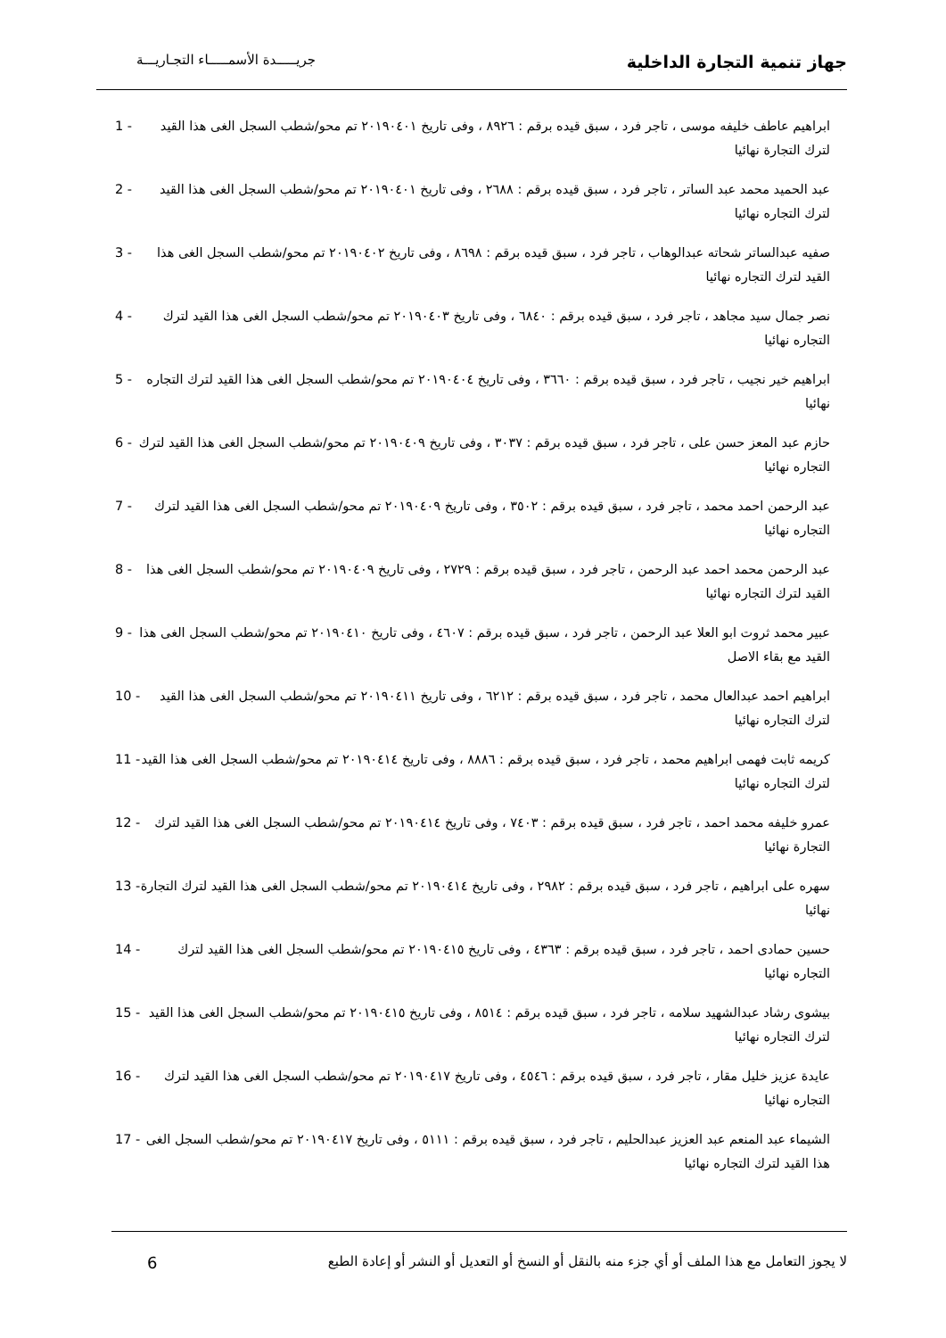جهاز تنمية التجارة الداخلية
جريـــــدة الأسمـــــاء التجـاريـــة
1 - ابراهيم عاطف خليفه موسى ، تاجر فرد ، سبق قيده برقم : ٨٩٢٦ ، وفى تاريخ ٢٠١٩٠٤٠١ تم محو/شطب السجل الغى هذا القيد لترك التجارة نهائيا
2 - عبد الحميد محمد عبد الساتر ، تاجر فرد ، سبق قيده برقم : ٢٦٨٨ ، وفى تاريخ ٢٠١٩٠٤٠١ تم محو/شطب السجل الغى هذا القيد لترك التجاره نهائيا
3 - صفيه عبدالساتر شحاته عبدالوهاب ، تاجر فرد ، سبق قيده برقم : ٨٦٩٨ ، وفى تاريخ ٢٠١٩٠٤٠٢ تم محو/شطب السجل الغى هذا القيد لترك التجاره نهائيا
4 - نصر جمال سيد مجاهد ، تاجر فرد ، سبق قيده برقم : ٦٨٤٠ ، وفى تاريخ ٢٠١٩٠٤٠٣ تم محو/شطب السجل الغى هذا القيد لترك التجاره نهائيا
5 - ابراهيم خير نجيب ، تاجر فرد ، سبق قيده برقم : ٣٦٦٠ ، وفى تاريخ ٢٠١٩٠٤٠٤ تم محو/شطب السجل الغى هذا القيد لترك التجاره نهائيا
6 - حازم عبد المعز حسن على ، تاجر فرد ، سبق قيده برقم : ٣٠٣٧ ، وفى تاريخ ٢٠١٩٠٤٠٩ تم محو/شطب السجل الغى هذا القيد لترك التجاره نهائيا
7 - عبد الرحمن احمد محمد ، تاجر فرد ، سبق قيده برقم : ٣٥٠٢ ، وفى تاريخ ٢٠١٩٠٤٠٩ تم محو/شطب السجل الغى هذا القيد لترك التجاره نهائيا
8 - عبد الرحمن محمد احمد عبد الرحمن ، تاجر فرد ، سبق قيده برقم : ٢٧٢٩ ، وفى تاريخ ٢٠١٩٠٤٠٩ تم محو/شطب السجل الغى هذا القيد لترك التجاره نهائيا
9 - عبير محمد ثروت ابو العلا عبد الرحمن ، تاجر فرد ، سبق قيده برقم : ٤٦٠٧ ، وفى تاريخ ٢٠١٩٠٤١٠ تم محو/شطب السجل الغى هذا القيد مع بقاء الاصل
10 - ابراهيم احمد عبدالعال محمد ، تاجر فرد ، سبق قيده برقم : ٦٢١٢ ، وفى تاريخ ٢٠١٩٠٤١١ تم محو/شطب السجل الغى هذا القيد لترك التجاره نهائيا
11 - كريمه ثابت فهمى ابراهيم محمد ، تاجر فرد ، سبق قيده برقم : ٨٨٨٦ ، وفى تاريخ ٢٠١٩٠٤١٤ تم محو/شطب السجل الغى هذا القيد لترك التجاره نهائيا
12 - عمرو خليفه محمد احمد ، تاجر فرد ، سبق قيده برقم : ٧٤٠٣ ، وفى تاريخ ٢٠١٩٠٤١٤ تم محو/شطب السجل الغى هذا القيد لترك التجارة نهائيا
13 - سهره على ابراهيم ، تاجر فرد ، سبق قيده برقم : ٢٩٨٢ ، وفى تاريخ ٢٠١٩٠٤١٤ تم محو/شطب السجل الغى هذا القيد لترك التجارة نهائيا
14 - حسين حمادى احمد ، تاجر فرد ، سبق قيده برقم : ٤٣٦٣ ، وفى تاريخ ٢٠١٩٠٤١٥ تم محو/شطب السجل الغى هذا القيد لترك التجاره نهائيا
15 - بيشوى رشاد عبدالشهيد سلامه ، تاجر فرد ، سبق قيده برقم : ٨٥١٤ ، وفى تاريخ ٢٠١٩٠٤١٥ تم محو/شطب السجل الغى هذا القيد لترك التجاره نهائيا
16 - عايدة عزيز خليل مقار ، تاجر فرد ، سبق قيده برقم : ٤٥٤٦ ، وفى تاريخ ٢٠١٩٠٤١٧ تم محو/شطب السجل الغى هذا القيد لترك التجاره نهائيا
17 - الشيماء عبد المنعم عبد العزيز عبدالحليم ، تاجر فرد ، سبق قيده برقم : ٥١١١ ، وفى تاريخ ٢٠١٩٠٤١٧ تم محو/شطب السجل الغى هذا القيد لترك التجاره نهائيا
لا يجوز التعامل مع هذا الملف أو أي جزء منه بالنقل أو النسخ أو التعديل أو النشر أو إعادة الطبع
6